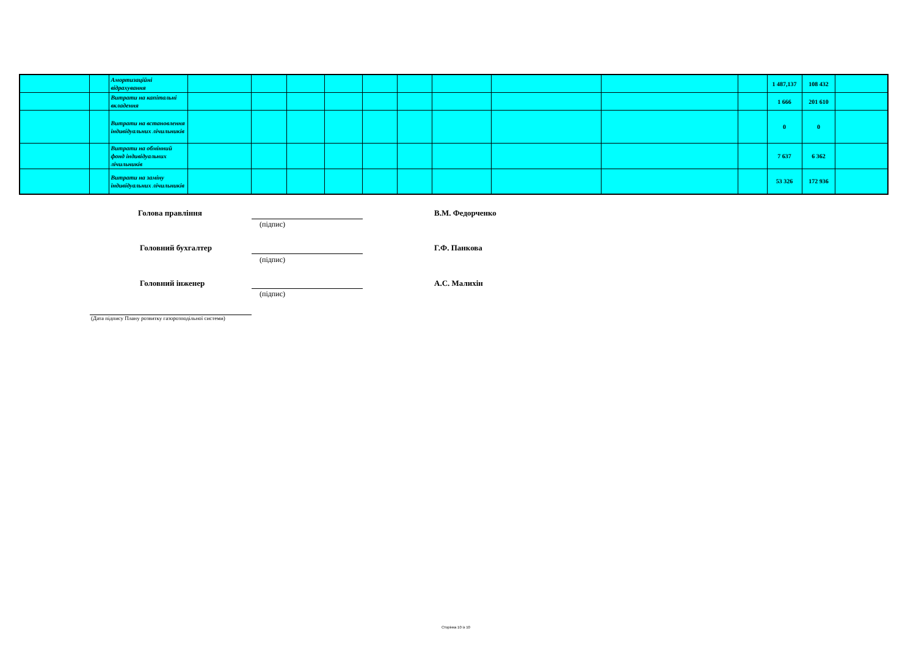| | | Амортизаційні відрахування | | | | | | | | | | | 1 487,137 | 108 432 | |
| | | Витрати на капітальні вкладення | | | | | | | | | | | 1 666 | 201 610 | |
| | | Витрати на встановлення індивідуальних лічильників | | | | | | | | | | | 0 | 0 | |
| | | Витрати на обмінний фонд індивідуальних лічильників | | | | | | | | | | | 7 637 | 6 362 | |
| | | Витрати на заміну індивідуальних лічильників | | | | | | | | | | | 53 326 | 172 936 | |
Голова правління В.М. Федорченко
(підпис)
Головний бухгалтер Г.Ф. Панкова
(підпис)
Головний інженер А.С. Малихін
(підпис)
(Дата підпису Плану розвитку газорозподільної системи)
Сторінка 10 із 10